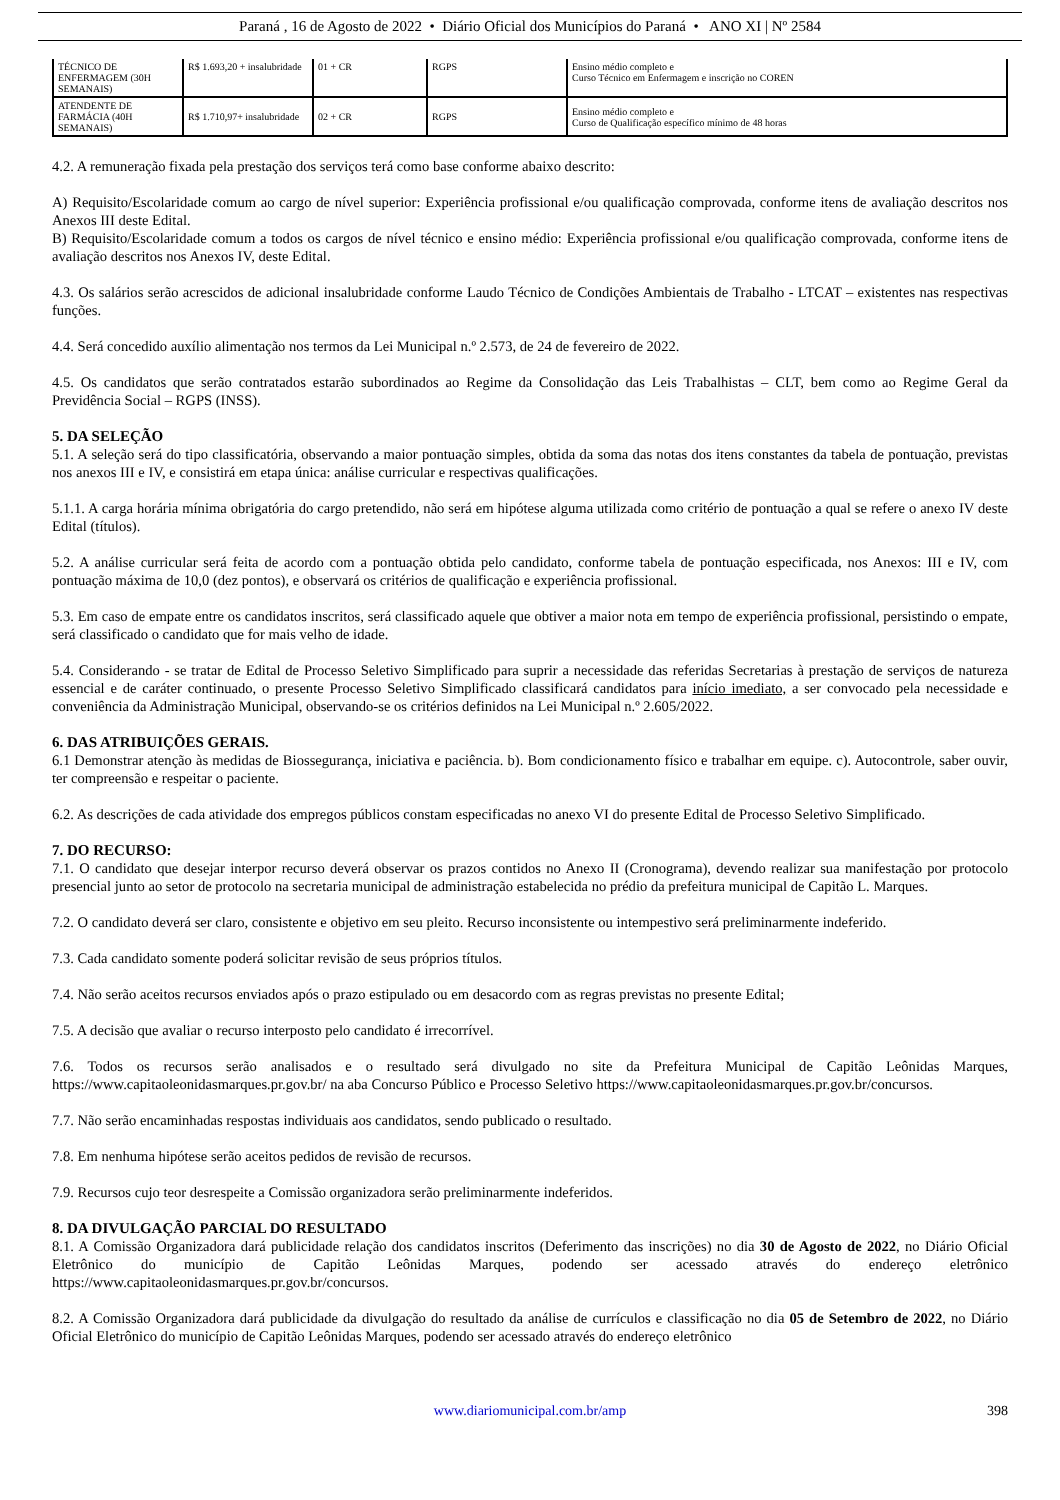Paraná , 16 de Agosto de 2022 • Diário Oficial dos Municípios do Paraná • ANO XI | Nº 2584
| TÉCNICO DE ENFERMAGEM (30H SEMANAIS) | R$ 1.693,20 + insalubridade | 01 + CR | RGPS | Ensino médio completo e Curso Técnico em Enfermagem e inscrição no COREN |
| ATENDENTE DE FARMÁCIA (40H SEMANAIS) | R$ 1.710,97+ insalubridade | 02 + CR | RGPS | Ensino médio completo e Curso de Qualificação específico mínimo de 48 horas |
4.2. A remuneração fixada pela prestação dos serviços terá como base conforme abaixo descrito:
A) Requisito/Escolaridade comum ao cargo de nível superior: Experiência profissional e/ou qualificação comprovada, conforme itens de avaliação descritos nos Anexos III deste Edital.
B) Requisito/Escolaridade comum a todos os cargos de nível técnico e ensino médio: Experiência profissional e/ou qualificação comprovada, conforme itens de avaliação descritos nos Anexos IV, deste Edital.
4.3. Os salários serão acrescidos de adicional insalubridade conforme Laudo Técnico de Condições Ambientais de Trabalho - LTCAT – existentes nas respectivas funções.
4.4. Será concedido auxílio alimentação nos termos da Lei Municipal n.º 2.573, de 24 de fevereiro de 2022.
4.5. Os candidatos que serão contratados estarão subordinados ao Regime da Consolidação das Leis Trabalhistas – CLT, bem como ao Regime Geral da Previdência Social – RGPS (INSS).
5. DA SELEÇÃO
5.1. A seleção será do tipo classificatória, observando a maior pontuação simples, obtida da soma das notas dos itens constantes da tabela de pontuação, previstas nos anexos III e IV, e consistirá em etapa única: análise curricular e respectivas qualificações.
5.1.1. A carga horária mínima obrigatória do cargo pretendido, não será em hipótese alguma utilizada como critério de pontuação a qual se refere o anexo IV deste Edital (títulos).
5.2. A análise curricular será feita de acordo com a pontuação obtida pelo candidato, conforme tabela de pontuação especificada, nos Anexos: III e IV, com pontuação máxima de 10,0 (dez pontos), e observará os critérios de qualificação e experiência profissional.
5.3. Em caso de empate entre os candidatos inscritos, será classificado aquele que obtiver a maior nota em tempo de experiência profissional, persistindo o empate, será classificado o candidato que for mais velho de idade.
5.4. Considerando - se tratar de Edital de Processo Seletivo Simplificado para suprir a necessidade das referidas Secretarias à prestação de serviços de natureza essencial e de caráter continuado, o presente Processo Seletivo Simplificado classificará candidatos para início imediato, a ser convocado pela necessidade e conveniência da Administração Municipal, observando-se os critérios definidos na Lei Municipal n.º 2.605/2022.
6. DAS ATRIBUIÇÕES GERAIS.
6.1 Demonstrar atenção às medidas de Biossegurança, iniciativa e paciência. b). Bom condicionamento físico e trabalhar em equipe. c). Autocontrole, saber ouvir, ter compreensão e respeitar o paciente.
6.2. As descrições de cada atividade dos empregos públicos constam especificadas no anexo VI do presente Edital de Processo Seletivo Simplificado.
7. DO RECURSO:
7.1. O candidato que desejar interpor recurso deverá observar os prazos contidos no Anexo II (Cronograma), devendo realizar sua manifestação por protocolo presencial junto ao setor de protocolo na secretaria municipal de administração estabelecida no prédio da prefeitura municipal de Capitão L. Marques.
7.2. O candidato deverá ser claro, consistente e objetivo em seu pleito. Recurso inconsistente ou intempestivo será preliminarmente indeferido.
7.3. Cada candidato somente poderá solicitar revisão de seus próprios títulos.
7.4. Não serão aceitos recursos enviados após o prazo estipulado ou em desacordo com as regras previstas no presente Edital;
7.5. A decisão que avaliar o recurso interposto pelo candidato é irrecorrível.
7.6. Todos os recursos serão analisados e o resultado será divulgado no site da Prefeitura Municipal de Capitão Leônidas Marques, https://www.capitaoleonidasmarques.pr.gov.br/ na aba Concurso Público e Processo Seletivo https://www.capitaoleonidasmarques.pr.gov.br/concursos.
7.7. Não serão encaminhadas respostas individuais aos candidatos, sendo publicado o resultado.
7.8. Em nenhuma hipótese serão aceitos pedidos de revisão de recursos.
7.9. Recursos cujo teor desrespeite a Comissão organizadora serão preliminarmente indeferidos.
8. DA DIVULGAÇÃO PARCIAL DO RESULTADO
8.1. A Comissão Organizadora dará publicidade relação dos candidatos inscritos (Deferimento das inscrições) no dia 30 de Agosto de 2022, no Diário Oficial Eletrônico do município de Capitão Leônidas Marques, podendo ser acessado através do endereço eletrônico https://www.capitaoleonidasmarques.pr.gov.br/concursos.
8.2. A Comissão Organizadora dará publicidade da divulgação do resultado da análise de currículos e classificação no dia 05 de Setembro de 2022, no Diário Oficial Eletrônico do município de Capitão Leônidas Marques, podendo ser acessado através do endereço eletrônico
www.diariomunicipal.com.br/amp 398